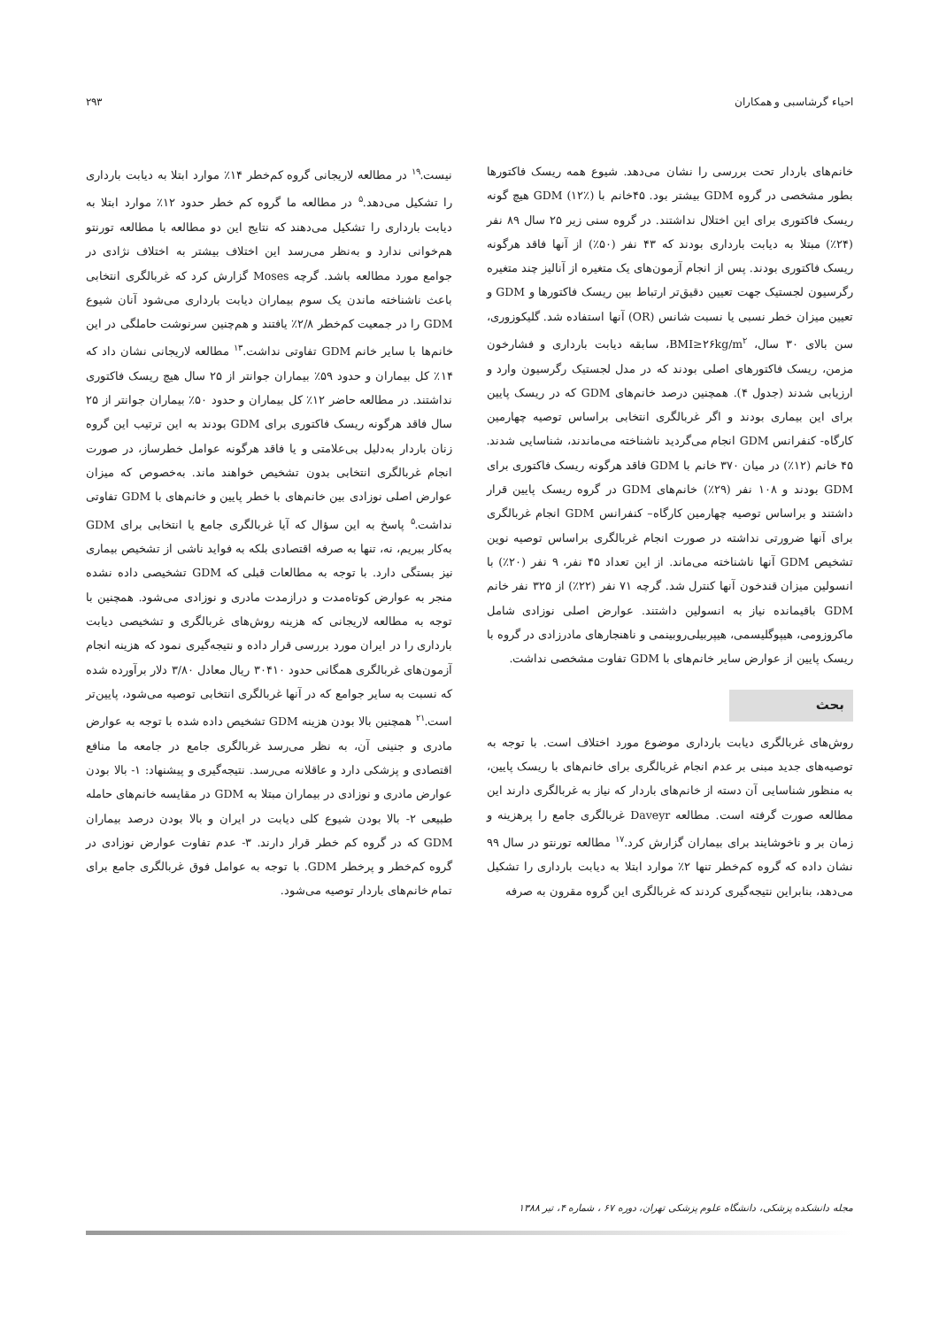احیاء گرشاسبی و همکاران ۲۹۳
خانم‌های باردار تحت بررسی را نشان می‌دهد. شیوع همه ریسک فاکتورها بطور مشخصی در گروه GDM بیشتر بود. ۴۵خانم با GDM (۱۲٪) هیچ گونه ریسک فاکتوری برای این اختلال نداشتند. در گروه سنی زیر ۲۵ سال ۸۹ نفر (۲۴٪) مبتلا به دیابت بارداری بودند که ۴۳ نفر (۵۰٪) از آنها فاقد هرگونه ریسک فاکتوری بودند. پس از انجام آزمون‌های یک متغیره از آنالیز چند متغیره رگرسیون لجستیک جهت تعیین دقیق‌تر ارتباط بین ریسک فاکتورها و GDM و تعیین میزان خطر نسبی یا نسبت شانس (OR) آنها استفاده شد. گلیکوزوری، سن بالای ۳۰ سال، BMI≥۲۶kg/m<sup>۲</sup>، سابقه دیابت بارداری و فشارخون مزمن، ریسک فاکتورهای اصلی بودند که در مدل لجستیک رگرسیون وارد و ارزیابی شدند (جدول ۴). همچنین درصد خانم‌های GDM که در ریسک پایین برای این بیماری بودند و اگر غربالگری انتخابی براساس توصیه چهارمین کارگاه- کنفرانس GDM انجام می‌گردید ناشناخته می‌ماندند، شناسایی شدند. ۴۵ خانم (۱۲٪) در میان ۳۷۰ خانم با GDM فاقد هرگونه ریسک فاکتوری برای GDM بودند و ۱۰۸ نفر (۲۹٪) خانم‌های GDM در گروه ریسک پایین قرار داشتند و براساس توصیه چهارمین کارگاه– کنفرانس GDM انجام غربالگری برای آنها ضرورتی نداشته در صورت انجام غربالگری براساس توصیه نوین تشخیص GDM آنها ناشناخته می‌ماند. از این تعداد ۴۵ نفر، ۹ نفر (۲۰٪) با انسولین میزان قندخون آنها کنترل شد. گرچه ۷۱ نفر (۲۲٪) از ۳۲۵ نفر خانم GDM باقیمانده نیاز به انسولین داشتند. عوارض اصلی نوزادی شامل ماکروزومی، هیپوگلیسمی، هیپربیلی‌روبینمی و ناهنجارهای مادرزادی در گروه با ریسک پایین از عوارض سایر خانم‌های با GDM تفاوت مشخصی نداشت.
بحث
روش‌های غربالگری دیابت بارداری موضوع مورد اختلاف است. با توجه به توصیه‌های جدید مبنی بر عدم انجام غربالگری برای خانم‌های با ریسک پایین، به منظور شناسایی آن دسته از خانم‌های باردار که نیاز به غربالگری دارند این مطالعه صورت گرفته است. مطالعه Daveyr غربالگری جامع را پرهزینه و زمان بر و ناخوشایند برای بیماران گزارش کرد.<sup>۱۷</sup> مطالعه تورنتو در سال ۹۹ نشان داده که گروه کم‌خطر تنها ۲٪ موارد ابتلا به دیابت بارداری را تشکیل می‌دهد، بنابراین نتیجه‌گیری کردند که غربالگری این گروه مقرون به صرفه
نیست.<sup>۱۹</sup> در مطالعه لاریجانی گروه کم‌خطر ۱۴٪ موارد ابتلا به دیابت بارداری را تشکیل می‌دهد.<sup>۵</sup> در مطالعه ما گروه کم خطر حدود ۱۲٪ موارد ابتلا به دیابت بارداری را تشکیل می‌دهند که نتایج این دو مطالعه با مطالعه تورنتو هم‌خوانی ندارد و به‌نظر می‌رسد این اختلاف بیشتر به اختلاف نژادی در جوامع مورد مطالعه باشد. گرچه Moses گزارش کرد که غربالگری انتخابی باعث ناشناخته ماندن یک سوم بیماران دیابت بارداری می‌شود آنان شیوع GDM را در جمعیت کم‌خطر ۲/۸٪ یافتند و هم‌چنین سرنوشت حاملگی در این خانم‌ها با سایر خانم GDM تفاوتی نداشت.<sup>۱۳</sup> مطالعه لاریجانی نشان داد که ۱۴٪ کل بیماران و حدود ۵۹٪ بیماران جوانتر از ۲۵ سال هیچ ریسک فاکتوری نداشتند. در مطالعه حاضر ۱۲٪ کل بیماران و حدود ۵۰٪ بیماران جوانتر از ۲۵ سال فاقد هرگونه ریسک فاکتوری برای GDM بودند به این ترتیب این گروه زنان باردار به‌دلیل بی‌علامتی و یا فاقد هرگونه عوامل خطرساز، در صورت انجام غربالگری انتخابی بدون تشخیص خواهند ماند. به‌خصوص که میزان عوارض اصلی نوزادی بین خانم‌های با خطر پایین و خانم‌های با GDM تفاوتی نداشت.<sup>۵</sup> پاسخ به این سؤال که آیا غربالگری جامع یا انتخابی برای GDM به‌کار ببریم، نه، تنها به صرفه اقتصادی بلکه به فواید ناشی از تشخیص بیماری نیز بستگی دارد. با توجه به مطالعات قبلی که GDM تشخیصی داده نشده منجر به عوارض کوتاه‌مدت و درازمدت مادری و نوزادی می‌شود. همچنین با توجه به مطالعه لاریجانی که هزینه روش‌های غربالگری و تشخیصی دیابت بارداری را در ایران مورد بررسی قرار داده و نتیجه‌گیری نمود که هزینه انجام آزمون‌های غربالگری همگانی حدود ۳۰۴۱۰ ریال معادل ۳/۸۰ دلار برآورده شده که نسبت به سایر جوامع که در آنها غربالگری انتخابی توصیه می‌شود، پایین‌تر است.<sup>۲۱</sup> همچنین بالا بودن هزینه GDM تشخیص داده شده با توجه به عوارض مادری و جنینی آن، به نظر می‌رسد غربالگری جامع در جامعه ما منافع اقتصادی و پزشکی دارد و عاقلانه می‌رسد. نتیجه‌گیری و پیشنهاد: ۱- بالا بودن عوارض مادری و نوزادی در بیماران مبتلا به GDM در مقایسه خانم‌های حامله طبیعی ۲- بالا بودن شیوع کلی دیابت در ایران و بالا بودن درصد بیماران GDM که در گروه کم خطر قرار دارند. ۳- عدم تفاوت عوارض نوزادی در گروه کم‌خطر و پرخطر GDM. با توجه به عوامل فوق غربالگری جامع برای تمام خانم‌های باردار توصیه می‌شود.
مجله دانشکده پزشکی، دانشگاه علوم پزشکی تهران، دوره ۶۷ ، شماره ۴، تیر ۱۳۸۸